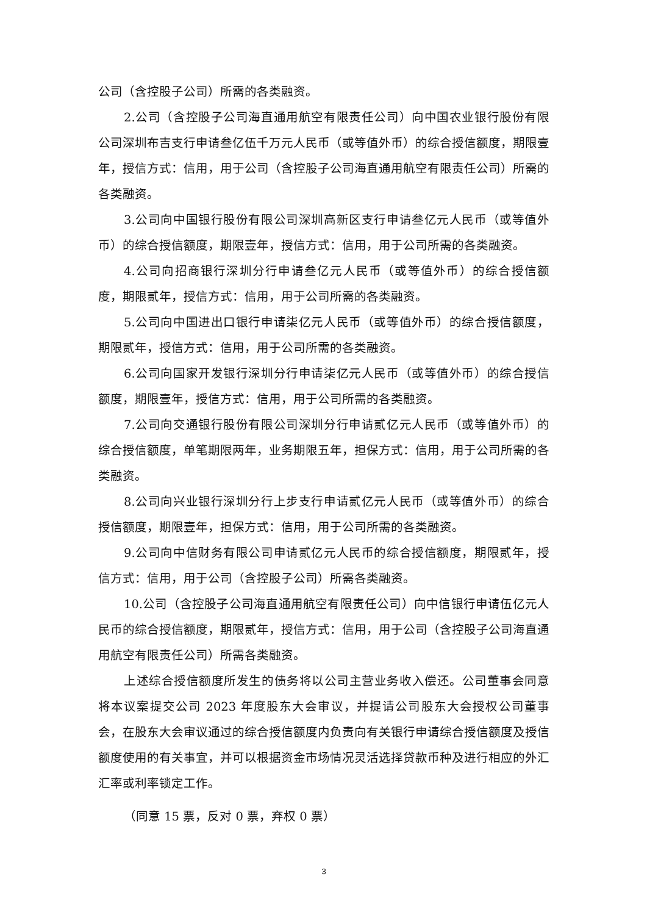公司（含控股子公司）所需的各类融资。
2.公司（含控股子公司海直通用航空有限责任公司）向中国农业银行股份有限公司深圳布吉支行申请叁亿伍千万元人民币（或等值外币）的综合授信额度，期限壹年，授信方式：信用，用于公司（含控股子公司海直通用航空有限责任公司）所需的各类融资。
3.公司向中国银行股份有限公司深圳高新区支行申请叁亿元人民币（或等值外币）的综合授信额度，期限壹年，授信方式：信用，用于公司所需的各类融资。
4.公司向招商银行深圳分行申请叁亿元人民币（或等值外币）的综合授信额度，期限贰年，授信方式：信用，用于公司所需的各类融资。
5.公司向中国进出口银行申请柒亿元人民币（或等值外币）的综合授信额度，期限贰年，授信方式：信用，用于公司所需的各类融资。
6.公司向国家开发银行深圳分行申请柒亿元人民币（或等值外币）的综合授信额度，期限壹年，授信方式：信用，用于公司所需的各类融资。
7.公司向交通银行股份有限公司深圳分行申请贰亿元人民币（或等值外币）的综合授信额度，单笔期限两年，业务期限五年，担保方式：信用，用于公司所需的各类融资。
8.公司向兴业银行深圳分行上步支行申请贰亿元人民币（或等值外币）的综合授信额度，期限壹年，担保方式：信用，用于公司所需的各类融资。
9.公司向中信财务有限公司申请贰亿元人民币的综合授信额度，期限贰年，授信方式：信用，用于公司（含控股子公司）所需各类融资。
10.公司（含控股子公司海直通用航空有限责任公司）向中信银行申请伍亿元人民币的综合授信额度，期限贰年，授信方式：信用，用于公司（含控股子公司海直通用航空有限责任公司）所需各类融资。
上述综合授信额度所发生的债务将以公司主营业务收入偿还。公司董事会同意将本议案提交公司 2023 年度股东大会审议，并提请公司股东大会授权公司董事会，在股东大会审议通过的综合授信额度内负责向有关银行申请综合授信额度及授信额度使用的有关事宜，并可以根据资金市场情况灵活选择贷款币种及进行相应的外汇汇率或利率锁定工作。
（同意 15 票，反对 0 票，弃权 0 票）
3